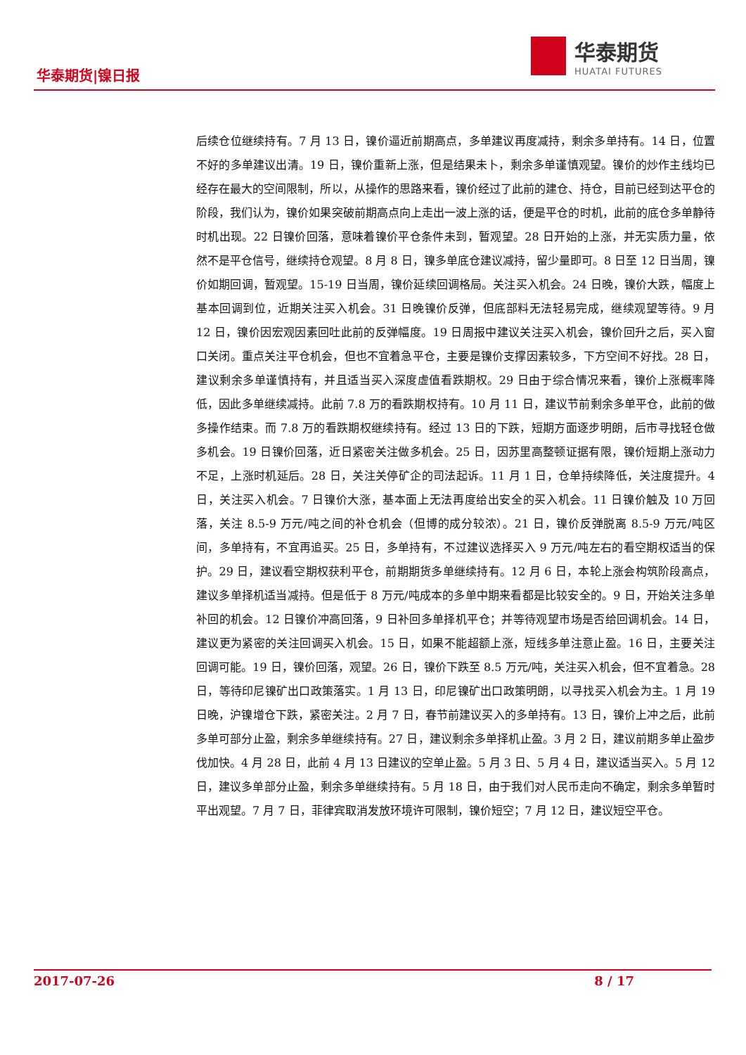华泰期货|镍日报
华泰期货
HUATAI FUTURES
后续仓位继续持有。7 月 13 日，镍价逼近前期高点，多单建议再度减持，剩余多单持有。14 日，位置不好的多单建议出清。19 日，镍价重新上涨，但是结果未卜，剩余多单谨慎观望。镍价的炒作主线均已经存在最大的空间限制，所以，从操作的思路来看，镍价经过了此前的建仓、持仓，目前已经到达平仓的阶段，我们认为，镍价如果突破前期高点向上走出一波上涨的话，便是平仓的时机，此前的底仓多单静待时机出现。22 日镍价回落，意味着镍价平仓条件未到，暂观望。28 日开始的上涨，并无实质力量，依然不是平仓信号，继续持仓观望。8 月 8 日，镍多单底仓建议减持，留少量即可。8 日至 12 日当周，镍价如期回调，暂观望。15-19 日当周，镍价延续回调格局。关注买入机会。24 日晚，镍价大跌，幅度上基本回调到位，近期关注买入机会。31 日晚镍价反弹，但底部料无法轻易完成，继续观望等待。9 月 12 日，镍价因宏观因素回吐此前的反弹幅度。19 日周报中建议关注买入机会，镍价回升之后，买入窗口关闭。重点关注平仓机会，但也不宜着急平仓，主要是镍价支撑因素较多，下方空间不好找。28 日，建议剩余多单谨慎持有，并且适当买入深度虚值看跌期权。29 日由于综合情况来看，镍价上涨概率降低，因此多单继续减持。此前 7.8 万的看跌期权持有。10 月 11 日，建议节前剩余多单平仓，此前的做多操作结束。而 7.8 万的看跌期权继续持有。经过 13 日的下跌，短期方面逐步明朗，后市寻找轻仓做多机会。19 日镍价回落，近日紧密关注做多机会。25 日，因苏里高整顿证据有限，镍价短期上涨动力不足，上涨时机延后。28 日，关注关停矿企的司法起诉。11 月 1 日，仓单持续降低，关注度提升。4 日，关注买入机会。7 日镍价大涨，基本面上无法再度给出安全的买入机会。11 日镍价触及 10 万回落，关注 8.5-9 万元/吨之间的补仓机会（但博的成分较浓）。21 日，镍价反弹脱离 8.5-9 万元/吨区间，多单持有，不宜再追买。25 日，多单持有，不过建议选择买入 9 万元/吨左右的看空期权适当的保护。29 日，建议看空期权获利平仓，前期期货多单继续持有。12 月 6 日，本轮上涨会构筑阶段高点，建议多单择机适当减持。但是低于 8 万元/吨成本的多单中期来看都是比较安全的。9 日，开始关注多单补回的机会。12 日镍价冲高回落，9 日补回多单择机平仓；并等待观望市场是否给回调机会。14 日，建议更为紧密的关注回调买入机会。15 日，如果不能超额上涨，短线多单注意止盈。16 日，主要关注回调可能。19 日，镍价回落，观望。26 日，镍价下跌至 8.5 万元/吨，关注买入机会，但不宜着急。28 日，等待印尼镍矿出口政策落实。1 月 13 日，印尼镍矿出口政策明朗，以寻找买入机会为主。1 月 19 日晚，沪镍增仓下跌，紧密关注。2 月 7 日，春节前建议买入的多单持有。13 日，镍价上冲之后，此前多单可部分止盈，剩余多单继续持有。27 日，建议剩余多单择机止盈。3 月 2 日，建议前期多单止盈步伐加快。4 月 28 日，此前 4 月 13 日建议的空单止盈。5 月 3 日、5 月 4 日，建议适当买入。5 月 12 日，建议多单部分止盈，剩余多单继续持有。5 月 18 日，由于我们对人民币走向不确定，剩余多单暂时平出观望。7 月 7 日，菲律宾取消发放环境许可限制，镍价短空；7 月 12 日，建议短空平仓。
2017-07-26 8 / 17